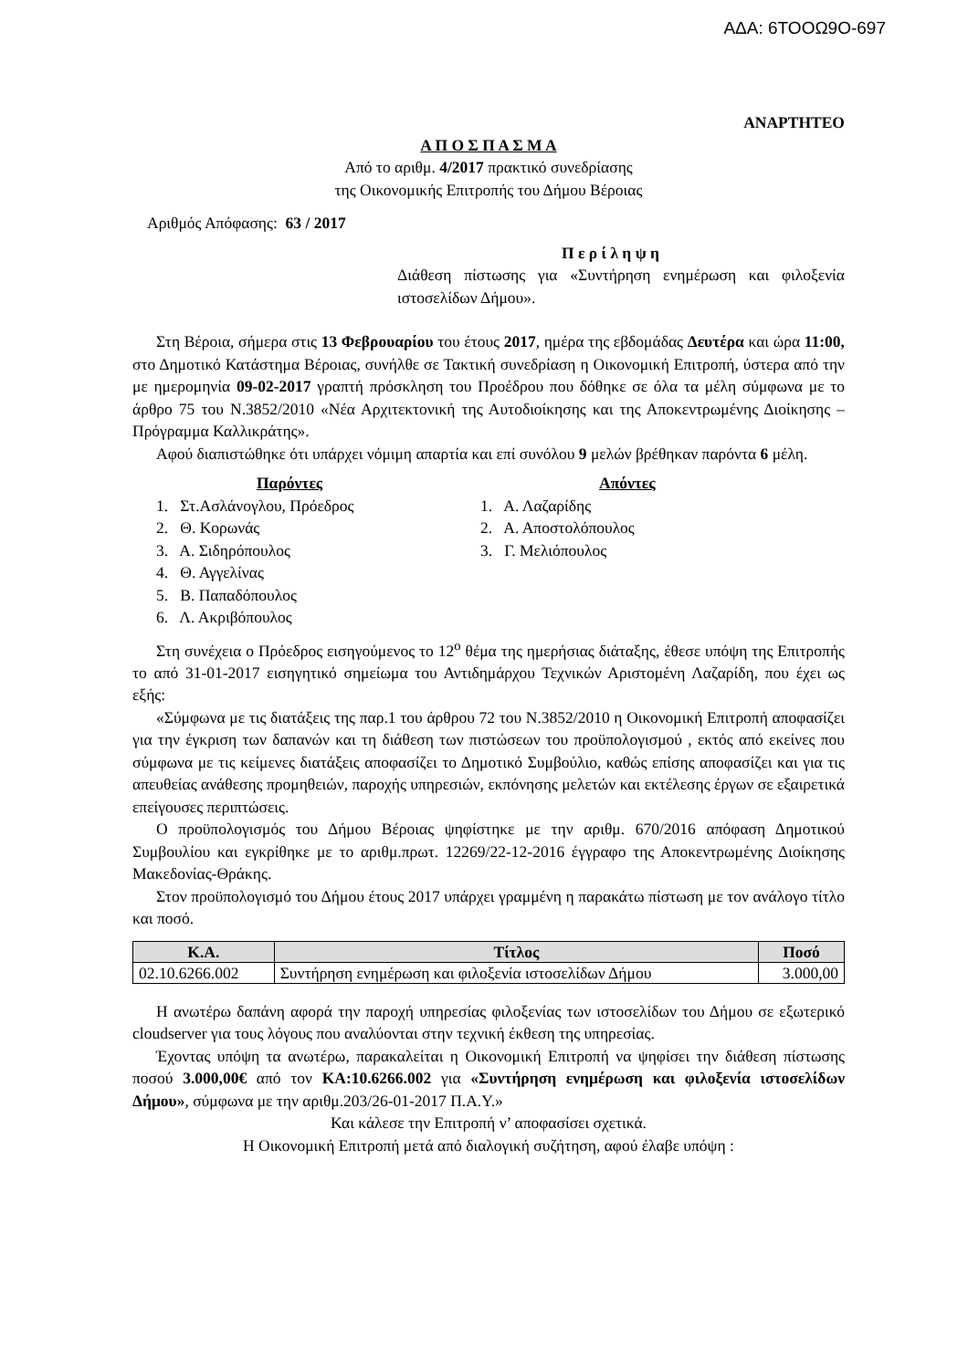ΑΔΑ: 6ΤΟΟΩ9Ο-697
ΑΝΑΡΤΗΤΕΟ
Α Π Ο Σ Π Α Σ Μ Α
Από το αριθμ. 4/2017 πρακτικό συνεδρίασης
της Οικονομικής Επιτροπής του Δήμου Βέροιας
Αριθμός Απόφασης: 63 / 2017
Π ε ρ ί λ η ψ η
Διάθεση πίστωσης για «Συντήρηση ενημέρωση και φιλοξενία ιστοσελίδων Δήμου».
Στη Βέροια, σήμερα στις 13 Φεβρουαρίου του έτους 2017, ημέρα της εβδομάδας Δευτέρα και ώρα 11:00, στο Δημοτικό Κατάστημα Βέροιας, συνήλθε σε Τακτική συνεδρίαση η Οικονομική Επιτροπή, ύστερα από την με ημερομηνία 09-02-2017 γραπτή πρόσκληση του Προέδρου που δόθηκε σε όλα τα μέλη σύμφωνα με το άρθρο 75 του Ν.3852/2010 «Νέα Αρχιτεκτονική της Αυτοδιοίκησης και της Αποκεντρωμένης Διοίκησης – Πρόγραμμα Καλλικράτης».
Αφού διαπιστώθηκε ότι υπάρχει νόμιμη απαρτία και επί συνόλου 9 μελών βρέθηκαν παρόντα 6 μέλη.
Παρόντες
1. Στ.Ασλάνογλου, Πρόεδρος
2. Θ. Κορωνάς
3. Α. Σιδηρόπουλος
4. Θ. Αγγελίνας
5. Β. Παπαδόπουλος
6. Λ. Ακριβόπουλος
Απόντες
1. Α. Λαζαρίδης
2. Α. Αποστολόπουλος
3. Γ. Μελιόπουλος
Στη συνέχεια ο Πρόεδρος εισηγούμενος το 12<sup>ο</sup> θέμα της ημερήσιας διάταξης, έθεσε υπόψη της Επιτροπής το από 31-01-2017 εισηγητικό σημείωμα του Αντιδημάρχου Τεχνικών Αριστομένη Λαζαρίδη, που έχει ως εξής:
«Σύμφωνα με τις διατάξεις της παρ.1 του άρθρου 72 του Ν.3852/2010 η Οικονομική Επιτροπή αποφασίζει για την έγκριση των δαπανών και τη διάθεση των πιστώσεων του προϋπολογισμού , εκτός από εκείνες που σύμφωνα με τις κείμενες διατάξεις αποφασίζει το Δημοτικό Συμβούλιο, καθώς επίσης αποφασίζει και για τις απευθείας ανάθεσης προμηθειών, παροχής υπηρεσιών, εκπόνησης μελετών και εκτέλεσης έργων σε εξαιρετικά επείγουσες περιπτώσεις.
Ο προϋπολογισμός του Δήμου Βέροιας ψηφίστηκε με την αριθμ. 670/2016 απόφαση Δημοτικού Συμβουλίου και εγκρίθηκε με το αριθμ.πρωτ. 12269/22-12-2016 έγγραφο της Αποκεντρωμένης Διοίκησης Μακεδονίας-Θράκης.
Στον προϋπολογισμό του Δήμου έτους 2017 υπάρχει γραμμένη η παρακάτω πίστωση με τον ανάλογο τίτλο και ποσό.
| Κ.Α. | Τίτλος | Ποσό |
| --- | --- | --- |
| 02.10.6266.002 | Συντήρηση ενημέρωση και φιλοξενία ιστοσελίδων Δήμου | 3.000,00 |
Η ανωτέρω δαπάνη αφορά την παροχή υπηρεσίας φιλοξενίας των ιστοσελίδων του Δήμου σε εξωτερικό cloudserver για τους λόγους που αναλύονται στην τεχνική έκθεση της υπηρεσίας.
Έχοντας υπόψη τα ανωτέρω, παρακαλείται η Οικονομική Επιτροπή να ψηφίσει την διάθεση πίστωσης ποσού 3.000,00€ από τον ΚΑ:10.6266.002 για «Συντήρηση ενημέρωση και φιλοξενία ιστοσελίδων Δήμου», σύμφωνα με την αριθμ.203/26-01-2017 Π.Α.Υ.»
Και κάλεσε την Επιτροπή ν’ αποφασίσει σχετικά.
Η Οικονομική Επιτροπή μετά από διαλογική συζήτηση, αφού έλαβε υπόψη :